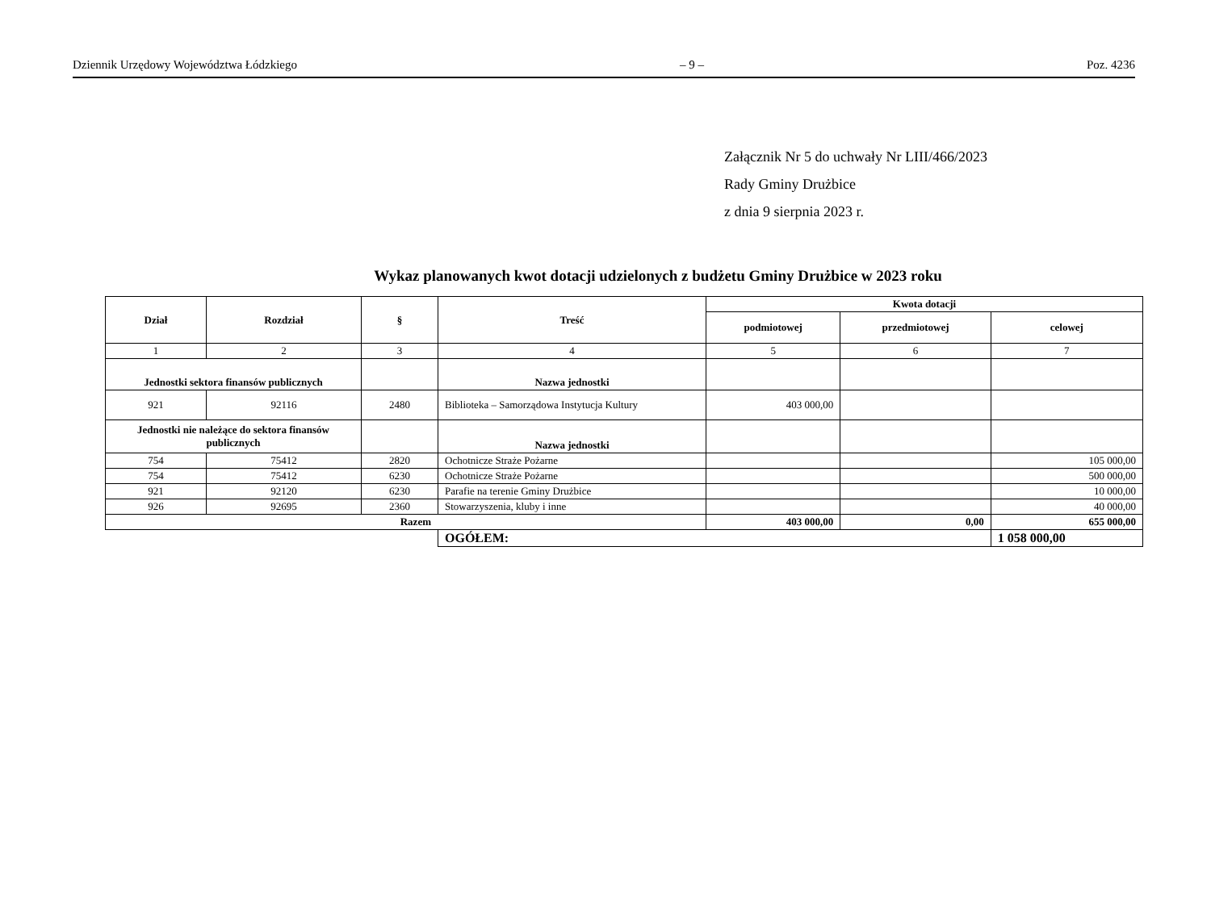Dziennik Urzędowy Województwa Łódzkiego – 9 – Poz. 4236
Załącznik Nr 5 do uchwały Nr LIII/466/2023
Rady Gminy Drużbice
z dnia 9 sierpnia 2023 r.
Wykaz planowanych kwot dotacji udzielonych z budżetu Gminy Drużbice w 2023 roku
| Dział | Rozdział | § | Treść | Kwota dotacji | | |
| --- | --- | --- | --- | --- | --- | --- |
| | | | | podmiotowej | przedmiotowej | celowej |
| 1 | 2 | 3 | 4 | 5 | 6 | 7 |
| Jednostki sektora finansów publicznych | | | Nazwa jednostki | | | |
| 921 | 92116 | 2480 | Biblioteka – Samorządowa Instytucja Kultury | 403 000,00 | | |
| Jednostki nie należące do sektora finansów publicznych | | | Nazwa jednostki | | | |
| 754 | 75412 | 2820 | Ochotnicze Straże Pożarne | | | 105 000,00 |
| 754 | 75412 | 6230 | Ochotnicze Straże Pożarne | | | 500 000,00 |
| 921 | 92120 | 6230 | Parafie na terenie Gminy Drużbice | | | 10 000,00 |
| 926 | 92695 | 2360 | Stowarzyszenia, kluby i inne | | | 40 000,00 |
| Razem | | | | 403 000,00 | 0,00 | 655 000,00 |
| | | | OGÓŁEM: | | | 1 058 000,00 |